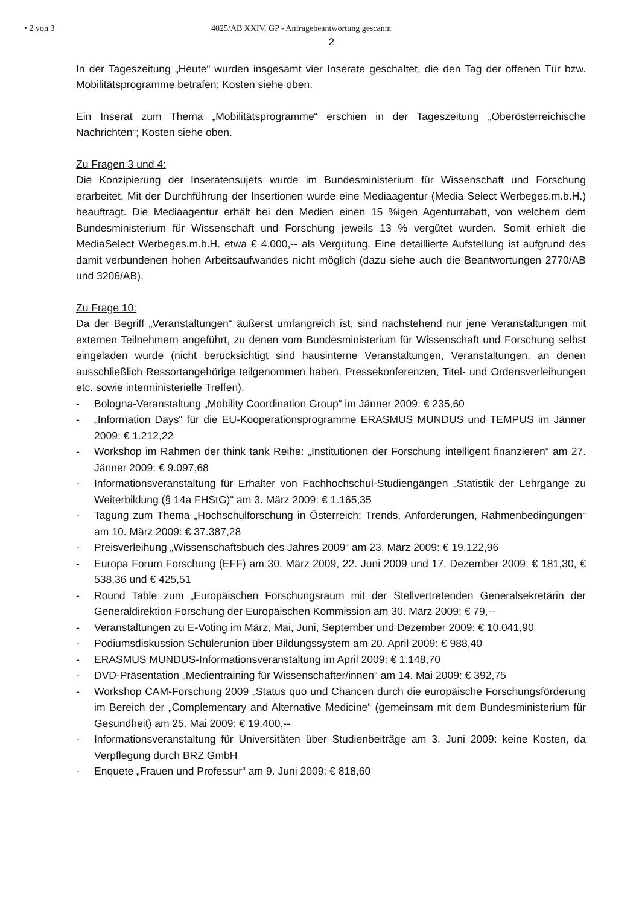• 2 von 3 4025/AB XXIV. GP - Anfragebeantwortung gescannt
2
In der Tageszeitung „Heute“ wurden insgesamt vier Inserate geschaltet, die den Tag der offenen Tür bzw. Mobilitätsprogramme betrafen; Kosten siehe oben.
Ein Inserat zum Thema „Mobilitätsprogramme“ erschien in der Tageszeitung „Oberösterreichische Nachrichten“; Kosten siehe oben.
Zu Fragen 3 und 4:
Die Konzipierung der Inseratensujets wurde im Bundesministerium für Wissenschaft und Forschung erarbeitet. Mit der Durchführung der Insertionen wurde eine Mediaagentur (Media Select Werbeges.m.b.H.) beauftragt. Die Mediaagentur erhält bei den Medien einen 15 %igen Agenturrabatt, von welchem dem Bundesministerium für Wissenschaft und Forschung jeweils 13 % vergütet wurden. Somit erhielt die MediaSelect Werbeges.m.b.H. etwa € 4.000,-- als Vergütung. Eine detaillierte Aufstellung ist aufgrund des damit verbundenen hohen Arbeitsaufwandes nicht möglich (dazu siehe auch die Beantwortungen 2770/AB und 3206/AB).
Zu Frage 10:
Da der Begriff „Veranstaltungen“ äußerst umfangreich ist, sind nachstehend nur jene Veranstaltungen mit externen Teilnehmern angeführt, zu denen vom Bundesministerium für Wissenschaft und Forschung selbst eingeladen wurde (nicht berücksichtigt sind hausinterne Veranstaltungen, Veranstaltungen, an denen ausschließlich Ressortangehörige teilgenommen haben, Pressekonferenzen, Titel- und Ordensverleihungen etc. sowie interministerielle Treffen).
- Bologna-Veranstaltung „Mobility Coordination Group“ im Jänner 2009: € 235,60
- „Information Days“ für die EU-Kooperationsprogramme ERASMUS MUNDUS und TEMPUS im Jänner 2009: € 1.212,22
- Workshop im Rahmen der think tank Reihe: „Institutionen der Forschung intelligent finanzieren“ am 27. Jänner 2009: € 9.097,68
- Informationsveranstaltung für Erhalter von Fachhochschul-Studiengängen „Statistik der Lehrgänge zu Weiterbildung (§ 14a FHStG)“ am 3. März 2009: € 1.165,35
- Tagung zum Thema „Hochschulforschung in Österreich: Trends, Anforderungen, Rahmenbedingungen“ am 10. März 2009: € 37.387,28
- Preisverleihung „Wissenschaftsbuch des Jahres 2009“ am 23. März 2009: € 19.122,96
- Europa Forum Forschung (EFF) am 30. März 2009, 22. Juni 2009 und 17. Dezember 2009: € 181,30, € 538,36 und € 425,51
- Round Table zum „Europäischen Forschungsraum mit der Stellvertretenden Generalsekretärin der Generaldirektion Forschung der Europäischen Kommission am 30. März 2009: € 79,--
- Veranstaltungen zu E-Voting im März, Mai, Juni, September und Dezember 2009: € 10.041,90
- Podiumsdiskussion Schülerunion über Bildungssystem am 20. April 2009: € 988,40
- ERASMUS MUNDUS-Informationsveranstaltung im April 2009: € 1.148,70
- DVD-Präsentation „Medientraining für Wissenschafter/innen“ am 14. Mai 2009: € 392,75
- Workshop CAM-Forschung 2009 „Status quo und Chancen durch die europäische Forschungsförderung im Bereich der „Complementary and Alternative Medicine“ (gemeinsam mit dem Bundesministerium für Gesundheit) am 25. Mai 2009: € 19.400,--
- Informationsveranstaltung für Universitäten über Studienbeiträge am 3. Juni 2009: keine Kosten, da Verpflegung durch BRZ GmbH
- Enquete „Frauen und Professur“ am 9. Juni 2009: € 818,60